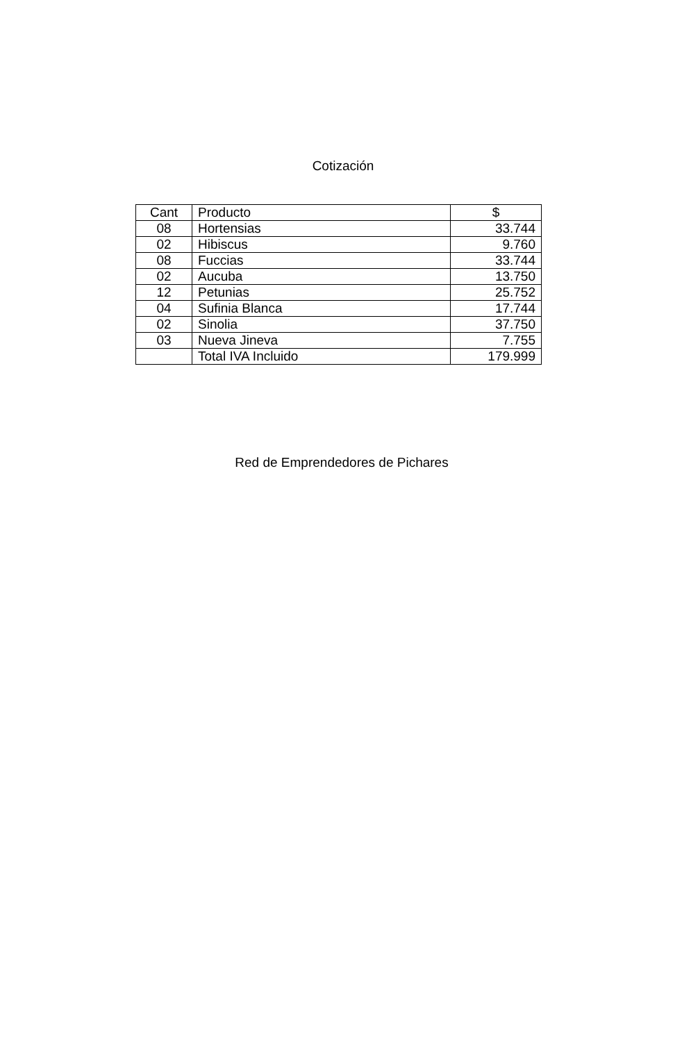Cotización
| Cant | Producto | $ |
| --- | --- | --- |
| 08 | Hortensias | 33.744 |
| 02 | Hibiscus | 9.760 |
| 08 | Fuccias | 33.744 |
| 02 | Aucuba | 13.750 |
| 12 | Petunias | 25.752 |
| 04 | Sufinia Blanca | 17.744 |
| 02 | Sinolia | 37.750 |
| 03 | Nueva Jineva | 7.755 |
| | Total IVA Incluido | 179.999 |
Red de Emprendedores de Pichares